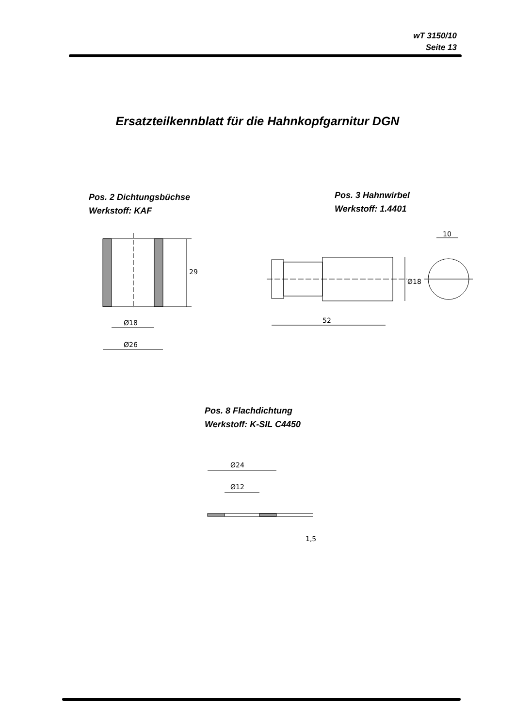wT 3150/10
Seite 13
Ersatzteilkennblatt für die Hahnkopfgarnitur DGN
Pos. 2 Dichtungsbüchse
Werkstoff: KAF
Pos. 3 Hahnwirbel
Werkstoff: 1.4401
29
Ø18
Ø26
52
Ø18
10
Pos. 8 Flachdichtung
Werkstoff: K-SIL C4450
Ø24
Ø12
1,5